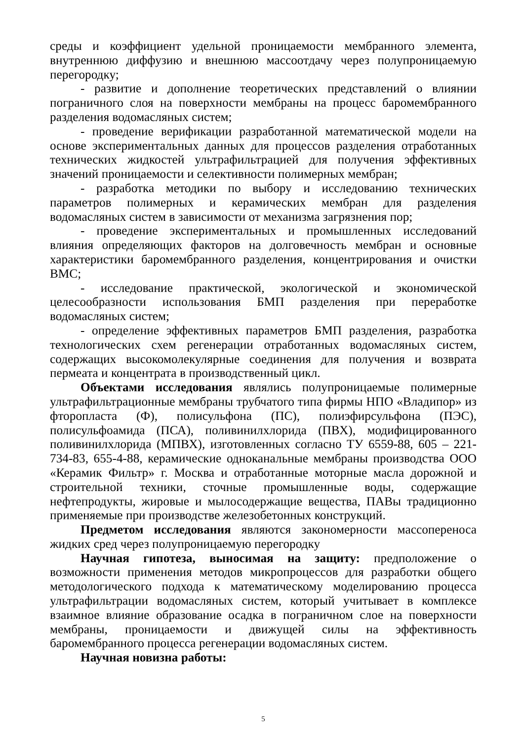среды и коэффициент удельной проницаемости мембранного элемента, внутреннюю диффузию и внешнюю массоотдачу через полупроницаемую перегородку;
- развитие и дополнение теоретических представлений о влиянии пограничного слоя на поверхности мембраны на процесс баромембранного разделения водомасляных систем;
- проведение верификации разработанной математической модели на основе экспериментальных данных для процессов разделения отработанных технических жидкостей ультрафильтрацией для получения эффективных значений проницаемости и селективности полимерных мембран;
- разработка методики по выбору и исследованию технических параметров полимерных и керамических мембран для разделения водомасляных систем в зависимости от механизма загрязнения пор;
- проведение экспериментальных и промышленных исследований влияния определяющих факторов на долговечность мембран и основные характеристики баромембранного разделения, концентрирования и очистки ВМС;
- исследование практической, экологической и экономической целесообразности использования БМП разделения при переработке водомасляных систем;
- определение эффективных параметров БМП разделения, разработка технологических схем регенерации отработанных водомасляных систем, содержащих высокомолекулярные соединения для получения и возврата пермеата и концентрата в производственный цикл.
Объектами исследования являлись полупроницаемые полимерные ультрафильтрационные мембраны трубчатого типа фирмы НПО «Владипор» из фторопласта (Ф), полисульфона (ПС), полиэфирсульфона (ПЭС), полисульфоамида (ПСА), поливинилхлорида (ПВХ), модифицированного поливинилхлорида (МПВХ), изготовленных согласно ТУ 6559-88, 605 – 221-734-83, 655-4-88, керамические одноканальные мембраны производства ООО «Керамик Фильтр» г. Москва и отработанные моторные масла дорожной и строительной техники, сточные промышленные воды, содержащие нефтепродукты, жировые и мылосодержащие вещества, ПАВы традиционно применяемые при производстве железобетонных конструкций.
Предметом исследования являются закономерности массопереноса жидких сред через полупроницаемую перегородку
Научная гипотеза, выносимая на защиту: предположение о возможности применения методов микропроцессов для разработки общего методологического подхода к математическому моделированию процесса ультрафильтрации водомасляных систем, который учитывает в комплексе взаимное влияние образование осадка в пограничном слое на поверхности мембраны, проницаемости и движущей силы на эффективность баромембранного процесса регенерации водомасляных систем.
Научная новизна работы:
5